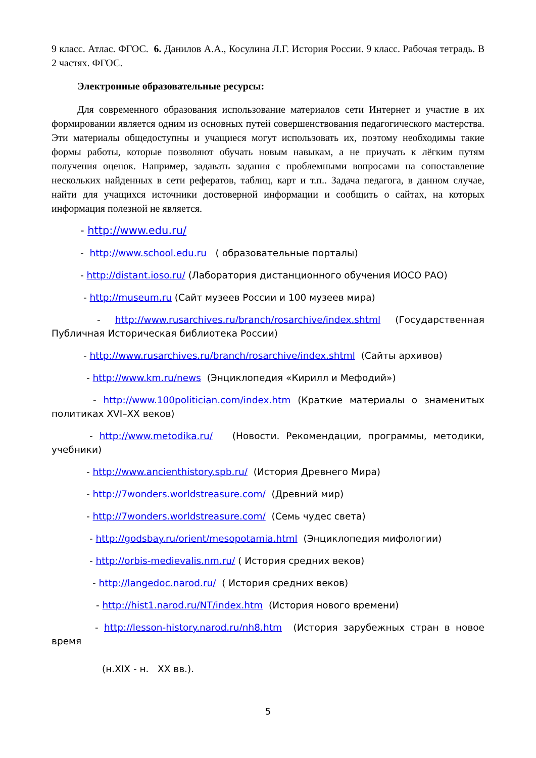9 класс. Атлас. ФГОС. 6. Данилов А.А., Косулина Л.Г. История России. 9 класс. Рабочая тетрадь. В 2 частях. ФГОС.
Электронные образовательные ресурсы:
Для современного образования использование материалов сети Интернет и участие в их формировании является одним из основных путей совершенствования педагогического мастерства. Эти материалы общедоступны и учащиеся могут использовать их, поэтому необходимы такие формы работы, которые позволяют обучать новым навыкам, а не приучать к лёгким путям получения оценок. Например, задавать задания с проблемными вопросами на сопоставление нескольких найденных в сети рефератов, таблиц, карт и т.п.. Задача педагога, в данном случае, найти для учащихся источники достоверной информации и сообщить о сайтах, на которых информация полезной не является.
- http://www.edu.ru/
- http://www.school.edu.ru ( образовательные порталы)
- http://distant.ioso.ru/ (Лаборатория дистанционного обучения ИОСО РАО)
- http://museum.ru (Сайт музеев России и 100 музеев мира)
- http://www.rusarchives.ru/branch/rosarchive/index.shtml (Государственная Публичная Историческая библиотека России)
- http://www.rusarchives.ru/branch/rosarchive/index.shtml (Сайты архивов)
- http://www.km.ru/news (Энциклопедия «Кирилл и Мефодий»)
- http://www.100politician.com/index.htm (Краткие материалы о знаменитых политиках XVI–XX веков)
- http://www.metodika.ru/ (Новости. Рекомендации, программы, методики, учебники)
- http://www.ancienthistory.spb.ru/ (История Древнего Мира)
- http://7wonders.worldstreasure.com/ (Древний мир)
- http://7wonders.worldstreasure.com/ (Семь чудес света)
- http://godsbay.ru/orient/mesopotamia.html (Энциклопедия мифологии)
- http://orbis-medievalis.nm.ru/ ( История средних веков)
- http://langedoc.narod.ru/ ( История средних веков)
- http://hist1.narod.ru/NT/index.htm (История нового времени)
- http://lesson-history.narod.ru/nh8.htm (История зарубежных стран в новое время
(н.XIX - н. XX вв.).
5